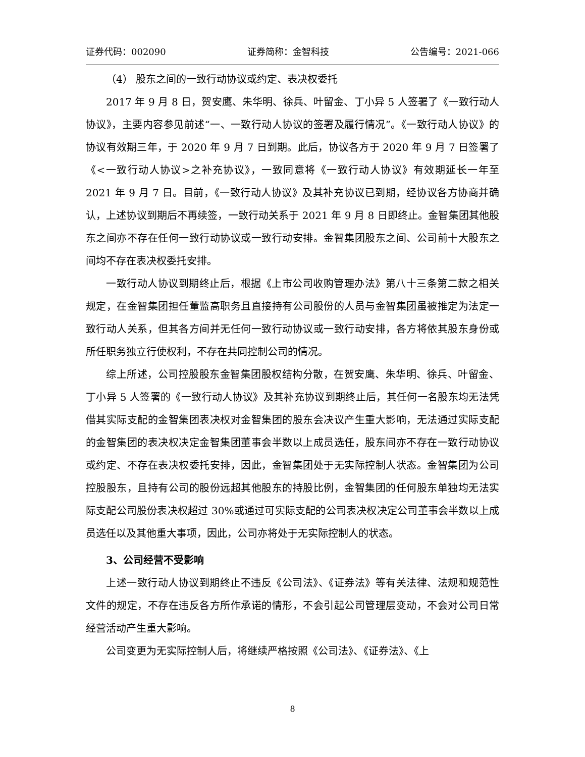证券代码：002090 证券简称：金智科技 公告编号：2021-066
（4） 股东之间的一致行动协议或约定、表决权委托
2017 年 9 月 8 日，贺安鹰、朱华明、徐兵、叶留金、丁小异 5 人签署了《一致行动人协议》，主要内容参见前述“一、一致行动人协议的签署及履行情况”。《一致行动人协议》的协议有效期三年，于 2020 年 9 月 7 日到期。此后，协议各方于 2020 年 9 月 7 日签署了《<一致行动人协议>之补充协议》，一致同意将《一致行动人协议》有效期延长一年至 2021 年 9 月 7 日。目前，《一致行动人协议》及其补充协议已到期，经协议各方协商并确认，上述协议到期后不再续签，一致行动关系于 2021 年 9 月 8 日即终止。金智集团其他股东之间亦不存在任何一致行动协议或一致行动安排。金智集团股东之间、公司前十大股东之间均不存在表决权委托安排。
一致行动人协议到期终止后，根据《上市公司收购管理办法》第八十三条第二款之相关规定，在金智集团担任董监高职务且直接持有公司股份的人员与金智集团虽被推定为法定一致行动人关系，但其各方间并无任何一致行动协议或一致行动安排，各方将依其股东身份或所任职务独立行使权利，不存在共同控制公司的情况。
综上所述，公司控股股东金智集团股权结构分散，在贺安鹰、朱华明、徐兵、叶留金、丁小异 5 人签署的《一致行动人协议》及其补充协议到期终止后，其任何一名股东均无法凭借其实际支配的金智集团表决权对金智集团的股东会决议产生重大影响，无法通过实际支配的金智集团的表决权决定金智集团董事会半数以上成员选任，股东间亦不存在一致行动协议或约定、不存在表决权委托安排，因此，金智集团处于无实际控制人状态。金智集团为公司控股股东，且持有公司的股份远超其他股东的持股比例，金智集团的任何股东单独均无法实际支配公司股份表决权超过 30%或通过可实际支配的公司表决权决定公司董事会半数以上成员选任以及其他重大事项，因此，公司亦将处于无实际控制人的状态。
3、公司经营不受影响
上述一致行动人协议到期终止不违反《公司法》、《证券法》等有关法律、法规和规范性文件的规定，不存在违反各方所作承诺的情形，不会引起公司管理层变动，不会对公司日常经营活动产生重大影响。
公司变更为无实际控制人后，将继续严格按照《公司法》、《证券法》、《上
8